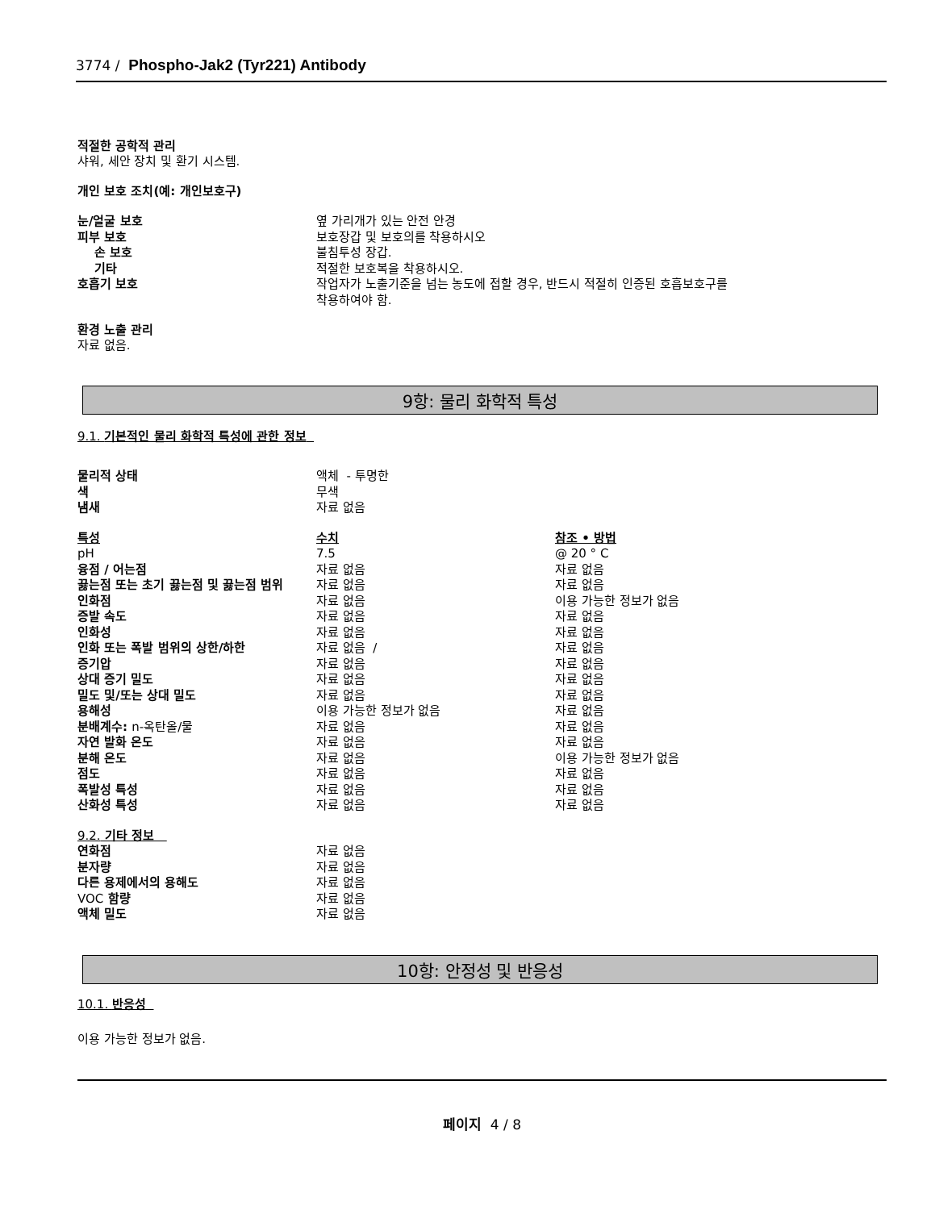3774 / Phospho-Jak2 (Tyr221) Antibody
적절한 공학적 관리
샤워, 세안 장치 및 환기 시스템.
개인 보호 조치(예: 개인보호구)
| 눈/얼굴 보호 | 옆 가리개가 있는 안전 안경 |
| 피부 보호 | 보호장갑 및 보호의를 착용하시오 |
| 손 보호 | 불침투성 장갑. |
| 기타 | 적절한 보호복을 착용하시오. |
| 호흡기 보호 | 작업자가 노출기준을 넘는 농도에 접할 경우, 반드시 적절히 인증된 호흡보호구를 착용하여야 함. |
환경 노출 관리
자료 없음.
9항: 물리 화학적 특성
9.1. 기본적인 물리 화학적 특성에 관한 정보
| 물리적 상태 | 액체 - 투명한 |
| 색 | 무색 |
| 냄새 | 자료 없음 |
| 특성 | 수치 | 참조 • 방법 |
| pH | 7.5 | @ 20 ° C |
| 융점 / 어는점 | 자료 없음 | 자료 없음 |
| 끓는점 또는 초기 끓는점 및 끓는점 범위 | 자료 없음 | 자료 없음 |
| 인화점 | 자료 없음 | 이용 가능한 정보가 없음 |
| 증발 속도 | 자료 없음 | 자료 없음 |
| 인화성 | 자료 없음 | 자료 없음 |
| 인화 또는 폭발 범위의 상한/하한 | 자료 없음 / | 자료 없음 |
| 증기압 | 자료 없음 | 자료 없음 |
| 상대 증기 밀도 | 자료 없음 | 자료 없음 |
| 밀도 및/또는 상대 밀도 | 자료 없음 | 자료 없음 |
| 용해성 | 이용 가능한 정보가 없음 | 자료 없음 |
| 분배계수: n-옥탄올/물 | 자료 없음 | 자료 없음 |
| 자연 발화 온도 | 자료 없음 | 자료 없음 |
| 분해 온도 | 자료 없음 | 이용 가능한 정보가 없음 |
| 점도 | 자료 없음 | 자료 없음 |
| 폭발성 특성 | 자료 없음 | 자료 없음 |
| 산화성 특성 | 자료 없음 | 자료 없음 |
| 9.2. 기타 정보 | |
| 연화점 | 자료 없음 |
| 분자량 | 자료 없음 |
| 다른 용제에서의 용해도 | 자료 없음 |
| VOC 함량 | 자료 없음 |
| 액체 밀도 | 자료 없음 |
10항: 안정성 및 반응성
10.1. 반응성
이용 가능한 정보가 없음.
페이지 4 / 8